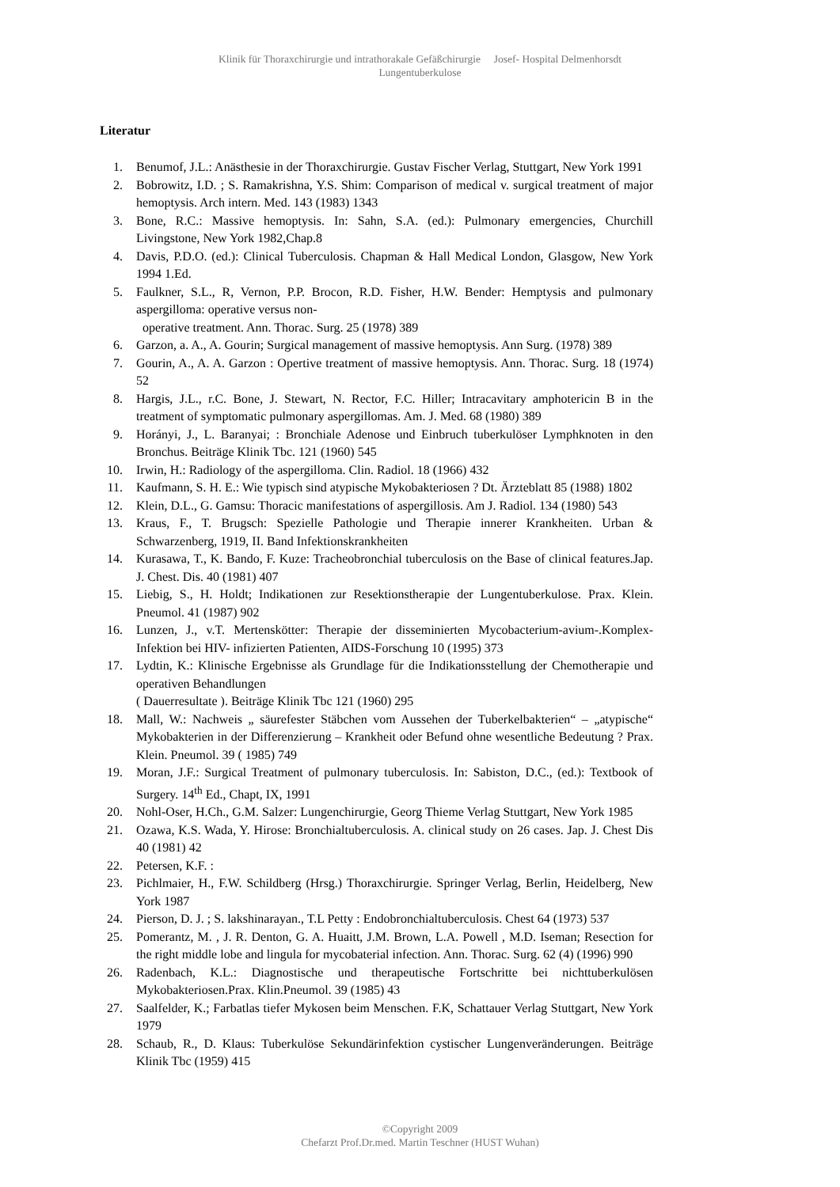Klinik für Thoraxchirurgie und intrathorakale Gefäßchirurgie Josef- Hospital Delmenhorsdt
Lungentuberkulose
Literatur
1. Benumof, J.L.: Anästhesie in der Thoraxchirurgie. Gustav Fischer Verlag, Stuttgart, New York 1991
2. Bobrowitz, I.D. ; S. Ramakrishna, Y.S. Shim: Comparison of medical v. surgical treatment of major hemoptysis. Arch intern. Med. 143 (1983) 1343
3. Bone, R.C.: Massive hemoptysis. In: Sahn, S.A. (ed.): Pulmonary emergencies, Churchill Livingstone, New York 1982,Chap.8
4. Davis, P.D.O. (ed.): Clinical Tuberculosis. Chapman & Hall Medical London, Glasgow, New York 1994 1.Ed.
5. Faulkner, S.L., R, Vernon, P.P. Brocon, R.D. Fisher, H.W. Bender: Hemptysis and pulmonary aspergilloma: operative versus non-
operative treatment. Ann. Thorac. Surg. 25 (1978) 389
6. Garzon, a. A., A. Gourin; Surgical management of massive hemoptysis. Ann Surg. (1978) 389
7. Gourin, A., A. A. Garzon : Opertive treatment of massive hemoptysis. Ann. Thorac. Surg. 18 (1974) 52
8. Hargis, J.L., r.C. Bone, J. Stewart, N. Rector, F.C. Hiller; Intracavitary amphotericin B in the treatment of symptomatic pulmonary aspergillomas. Am. J. Med. 68 (1980) 389
9. Horányi, J., L. Baranyai; : Bronchiale Adenose und Einbruch tuberkulöser Lymphknoten in den Bronchus. Beiträge Klinik Tbc. 121 (1960) 545
10. Irwin, H.: Radiology of the aspergilloma. Clin. Radiol. 18 (1966) 432
11. Kaufmann, S. H. E.: Wie typisch sind atypische Mykobakteriosen ? Dt. Ärzteblatt 85 (1988) 1802
12. Klein, D.L., G. Gamsu: Thoracic manifestations of aspergillosis. Am J. Radiol. 134 (1980) 543
13. Kraus, F., T. Brugsch: Spezielle Pathologie und Therapie innerer Krankheiten. Urban & Schwarzenberg, 1919, II. Band Infektionskrankheiten
14. Kurasawa, T., K. Bando, F. Kuze: Tracheobronchial tuberculosis on the Base of clinical features.Jap. J. Chest. Dis. 40 (1981) 407
15. Liebig, S., H. Holdt; Indikationen zur Resektionstherapie der Lungentuberkulose. Prax. Klein. Pneumol. 41 (1987) 902
16. Lunzen, J., v.T. Mertenskötter: Therapie der disseminierten Mycobacterium-avium-.Komplex-Infektion bei HIV- infizierten Patienten, AIDS-Forschung 10 (1995) 373
17. Lydtin, K.: Klinische Ergebnisse als Grundlage für die Indikationsstellung der Chemotherapie und operativen Behandlungen
( Dauerresultate ). Beiträge Klinik Tbc 121 (1960) 295
18. Mall, W.: Nachweis „ säurefester Stäbchen vom Aussehen der Tuberkelbakterien“ – „atypische“ Mykobakterien in der Differenzierung – Krankheit oder Befund ohne wesentliche Bedeutung ? Prax. Klein. Pneumol. 39 ( 1985) 749
19. Moran, J.F.: Surgical Treatment of pulmonary tuberculosis. In: Sabiston, D.C., (ed.): Textbook of Surgery. 14<sup>th</sup> Ed., Chapt, IX, 1991
20. Nohl-Oser, H.Ch., G.M. Salzer: Lungenchirurgie, Georg Thieme Verlag Stuttgart, New York 1985
21. Ozawa, K.S. Wada, Y. Hirose: Bronchialtuberculosis. A. clinical study on 26 cases. Jap. J. Chest Dis 40 (1981) 42
22. Petersen, K.F. :
23. Pichlmaier, H., F.W. Schildberg (Hrsg.) Thoraxchirurgie. Springer Verlag, Berlin, Heidelberg, New York 1987
24. Pierson, D. J. ; S. lakshinarayan., T.L Petty : Endobronchialtuberculosis. Chest 64 (1973) 537
25. Pomerantz, M. , J. R. Denton, G. A. Huaitt, J.M. Brown, L.A. Powell , M.D. Iseman; Resection for the right middle lobe and lingula for mycobaterial infection. Ann. Thorac. Surg. 62 (4) (1996) 990
26. Radenbach, K.L.: Diagnostische und therapeutische Fortschritte bei nichttuberkulösen Mykobakteriosen.Prax. Klin.Pneumol. 39 (1985) 43
27. Saalfelder, K.; Farbatlas tiefer Mykosen beim Menschen. F.K, Schattauer Verlag Stuttgart, New York 1979
28. Schaub, R., D. Klaus: Tuberkulöse Sekundärinfektion cystischer Lungenveränderungen. Beiträge Klinik Tbc (1959) 415
©Copyright 2009
Chefarzt Prof.Dr.med. Martin Teschner (HUST Wuhan)